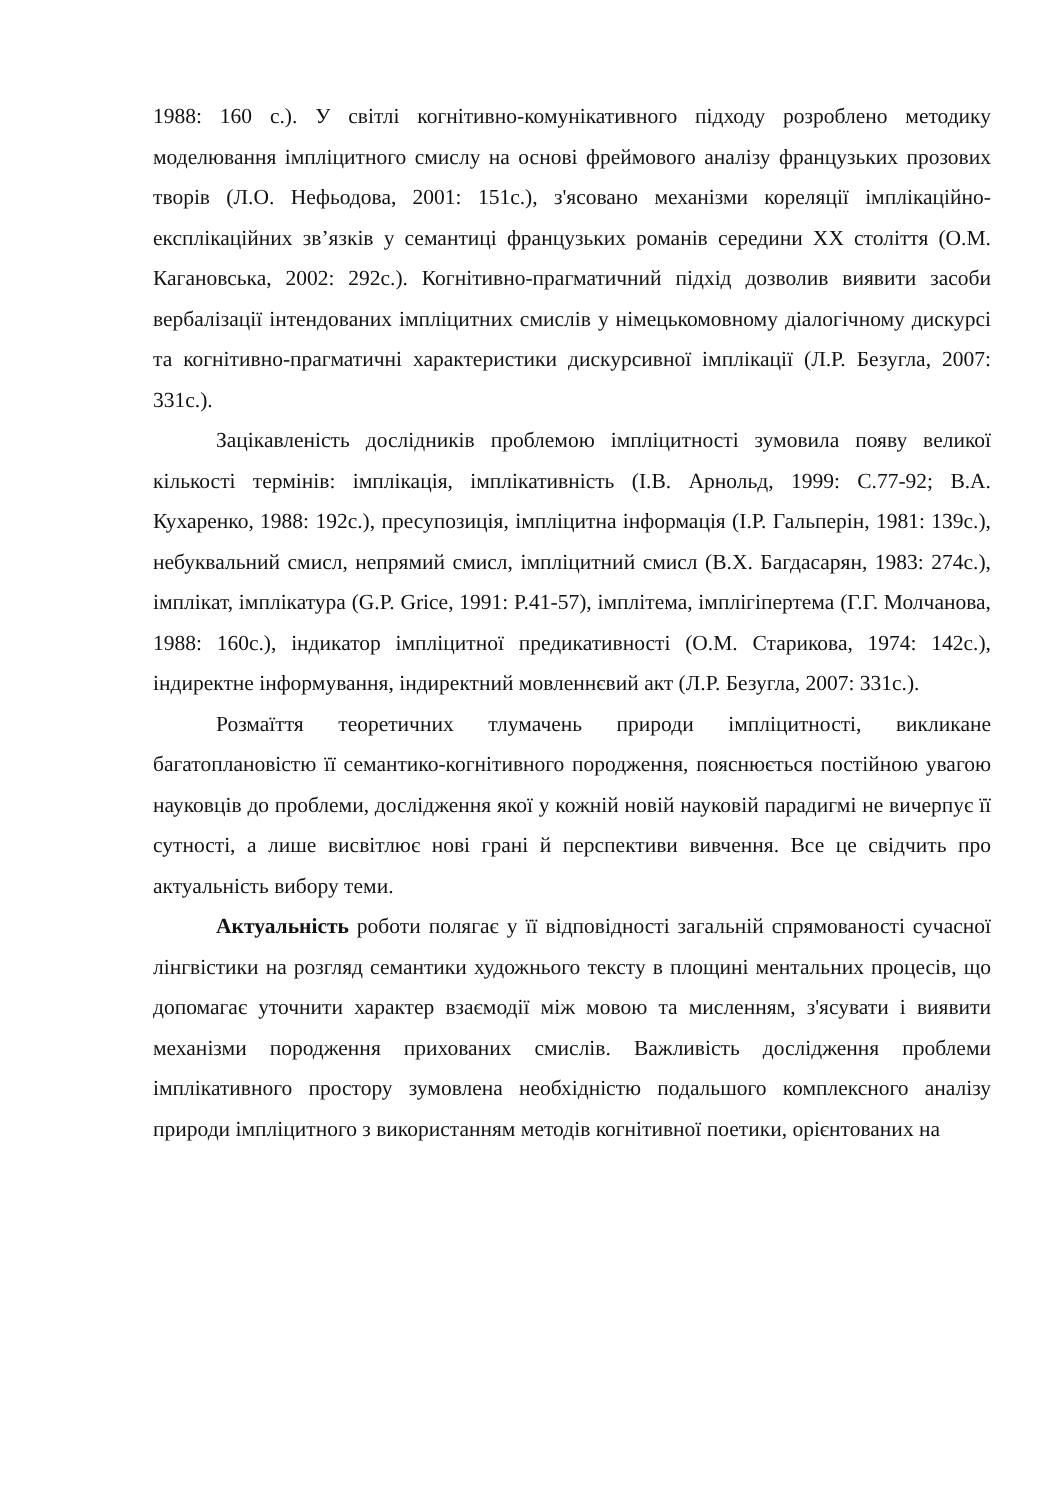1988: 160 с.). У світлі когнітивно-комунікативного підходу розроблено методику моделювання імпліцитного смислу на основі фреймового аналізу французьких прозових творів (Л.О. Нефьодова, 2001: 151с.), з'ясовано механізми кореляції імплікаційно-експлікаційних зв’язків у семантиці французьких романів середини ХХ століття (О.М. Кагановська, 2002: 292с.). Когнітивно-прагматичний підхід дозволив виявити засоби вербалізації інтендованих імпліцитних смислів у німецькомовному діалогічному дискурсі та когнітивно-прагматичні характеристики дискурсивної імплікації (Л.Р. Безугла, 2007: 331с.).
Зацікавленість дослідників проблемою імпліцитності зумовила появу великої кількості термінів: імплікація, імплікативність (І.В. Арнольд, 1999: С.77-92; В.А. Кухаренко, 1988: 192с.), пресупозиція, імпліцитна інформація (І.Р. Гальперін, 1981: 139с.), небуквальний смисл, непрямий смисл, імпліцитний смисл (В.Х. Багдасарян, 1983: 274с.), імплікат, імплікатура (G.P. Grice, 1991: P.41-57), імплітема, імплігіпертема (Г.Г. Молчанова, 1988: 160с.), індикатор імпліцитної предикативності (О.М. Старикова, 1974: 142с.), індиректне інформування, індиректний мовленнєвий акт (Л.Р. Безугла, 2007: 331с.).
Розмаїття теоретичних тлумачень природи імпліцитності, викликане багатоплановістю її семантико-когнітивного породження, пояснюється постійною увагою науковців до проблеми, дослідження якої у кожній новій науковій парадигмі не вичерпує її сутності, а лише висвітлює нові грані й перспективи вивчення. Все це свідчить про актуальність вибору теми.
Актуальність роботи полягає у її відповідності загальній спрямованості сучасної лінгвістики на розгляд семантики художнього тексту в площині ментальних процесів, що допомагає уточнити характер взаємодії між мовою та мисленням, з'ясувати і виявити механізми породження прихованих смислів. Важливість дослідження проблеми імплікативного простору зумовлена необхідністю подальшого комплексного аналізу природи імпліцитного з використанням методів когнітивної поетики, орієнтованих на